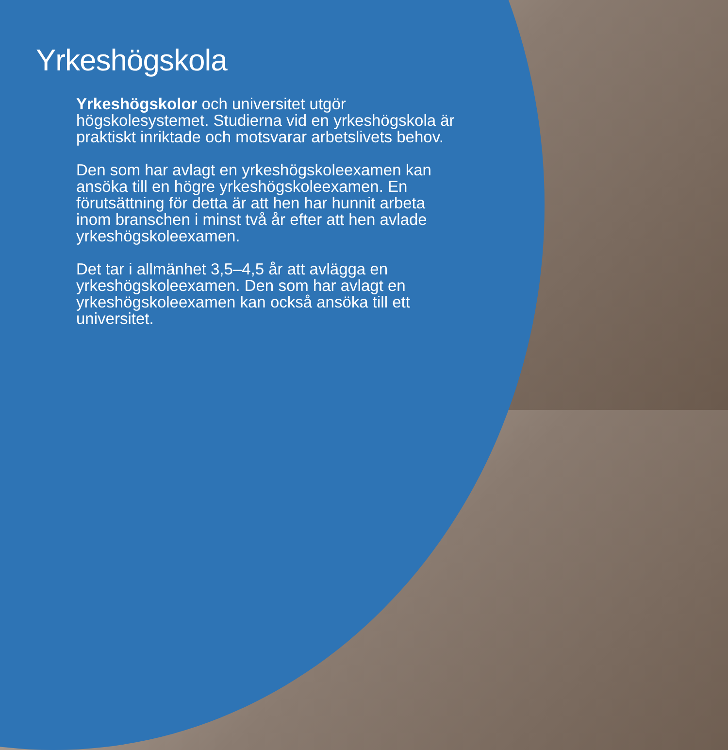Yrkeshögskola
Yrkeshögskolor och universitet utgör högskolesystemet. Studierna vid en yrkeshögskola är praktiskt inriktade och motsvarar arbetslivets behov.
Den som har avlagt en yrkeshögskoleexamen kan ansöka till en högre yrkeshögskoleexamen. En förutsättning för detta är att hen har hunnit arbeta inom branschen i minst två år efter att hen avlade yrkeshögskoleexamen.
Det tar i allmänhet 3,5–4,5 år att avlägga en yrkeshögskoleexamen. Den som har avlagt en yrkeshögskoleexamen kan också ansöka till ett universitet.